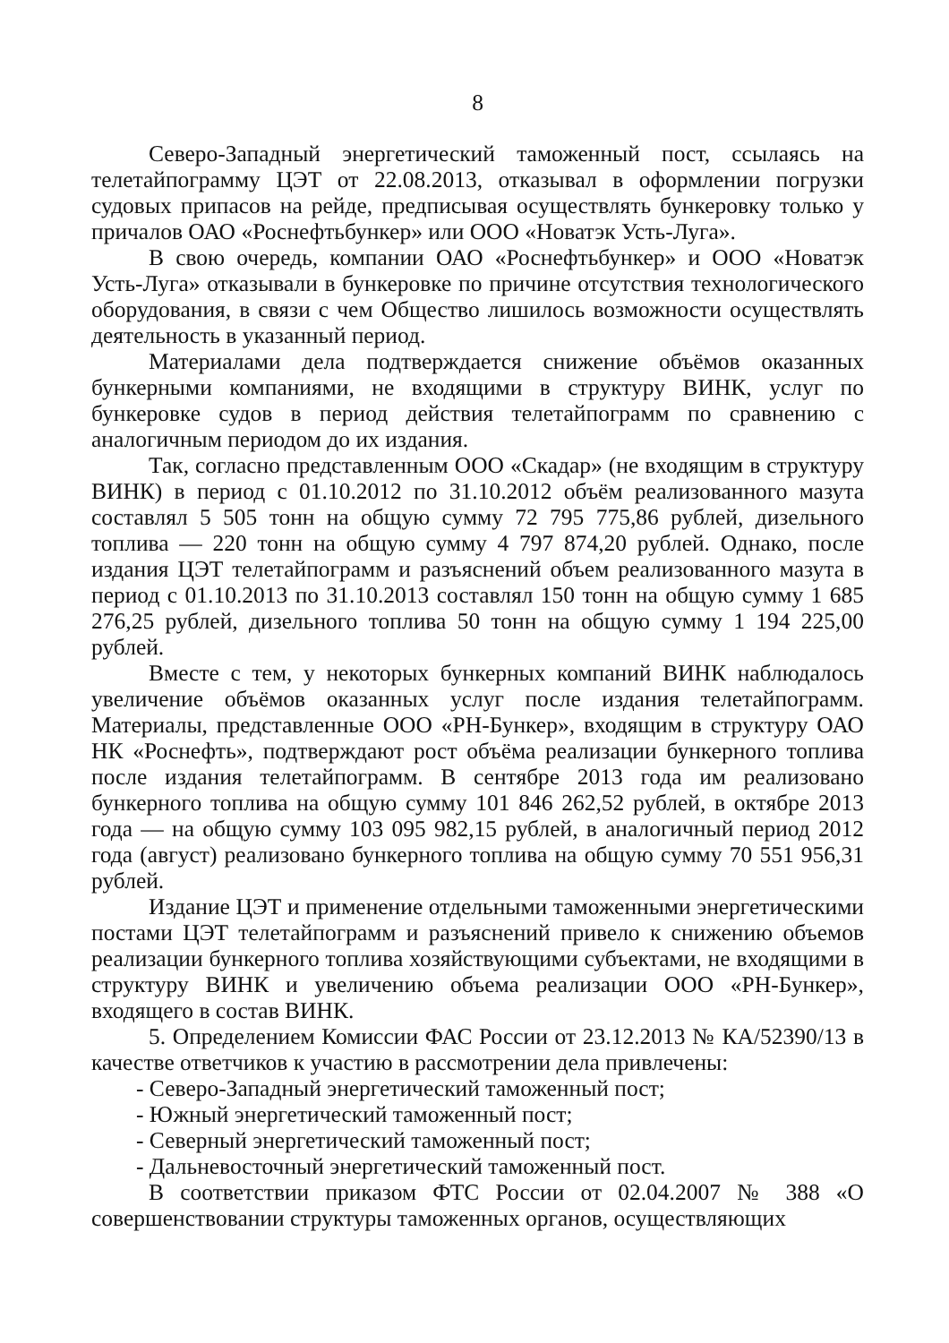8
Северо-Западный энергетический таможенный пост, ссылаясь на телетайпограмму ЦЭТ от 22.08.2013, отказывал в оформлении погрузки судовых припасов на рейде, предписывая осуществлять бункеровку только у причалов ОАО «Роснефтьбункер» или ООО «Новатэк Усть-Луга».
В свою очередь, компании ОАО «Роснефтьбункер» и ООО «Новатэк Усть-Луга» отказывали в бункеровке по причине отсутствия технологического оборудования, в связи с чем Общество лишилось возможности осуществлять деятельность в указанный период.
Материалами дела подтверждается снижение объёмов оказанных бункерными компаниями, не входящими в структуру ВИНК, услуг по бункеровке судов в период действия телетайпограмм по сравнению с аналогичным периодом до их издания.
Так, согласно представленным ООО «Скадар» (не входящим в структуру ВИНК) в период с 01.10.2012 по 31.10.2012 объём реализованного мазута составлял 5 505 тонн на общую сумму 72 795 775,86 рублей, дизельного топлива — 220 тонн на общую сумму 4 797 874,20 рублей. Однако, после издания ЦЭТ телетайпограмм и разъяснений объем реализованного мазута в период с 01.10.2013 по 31.10.2013 составлял 150 тонн на общую сумму 1 685 276,25 рублей, дизельного топлива 50 тонн на общую сумму 1 194 225,00 рублей.
Вместе с тем, у некоторых бункерных компаний ВИНК наблюдалось увеличение объёмов оказанных услуг после издания телетайпограмм. Материалы, представленные ООО «РН-Бункер», входящим в структуру ОАО НК «Роснефть», подтверждают рост объёма реализации бункерного топлива после издания телетайпограмм. В сентябре 2013 года им реализовано бункерного топлива на общую сумму 101 846 262,52 рублей, в октябре 2013 года — на общую сумму 103 095 982,15 рублей, в аналогичный период 2012 года (август) реализовано бункерного топлива на общую сумму 70 551 956,31 рублей.
Издание ЦЭТ и применение отдельными таможенными энергетическими постами ЦЭТ телетайпограмм и разъяснений привело к снижению объемов реализации бункерного топлива хозяйствующими субъектами, не входящими в структуру ВИНК и увеличению объема реализации ООО «РН-Бункер», входящего в состав ВИНК.
5. Определением Комиссии ФАС России от 23.12.2013 № КА/52390/13 в качестве ответчиков к участию в рассмотрении дела привлечены:
- Северо-Западный энергетический таможенный пост;
- Южный энергетический таможенный пост;
- Северный энергетический таможенный пост;
- Дальневосточный энергетический таможенный пост.
В соответствии приказом ФТС России от 02.04.2007 № 388 «О совершенствовании структуры таможенных органов, осуществляющих